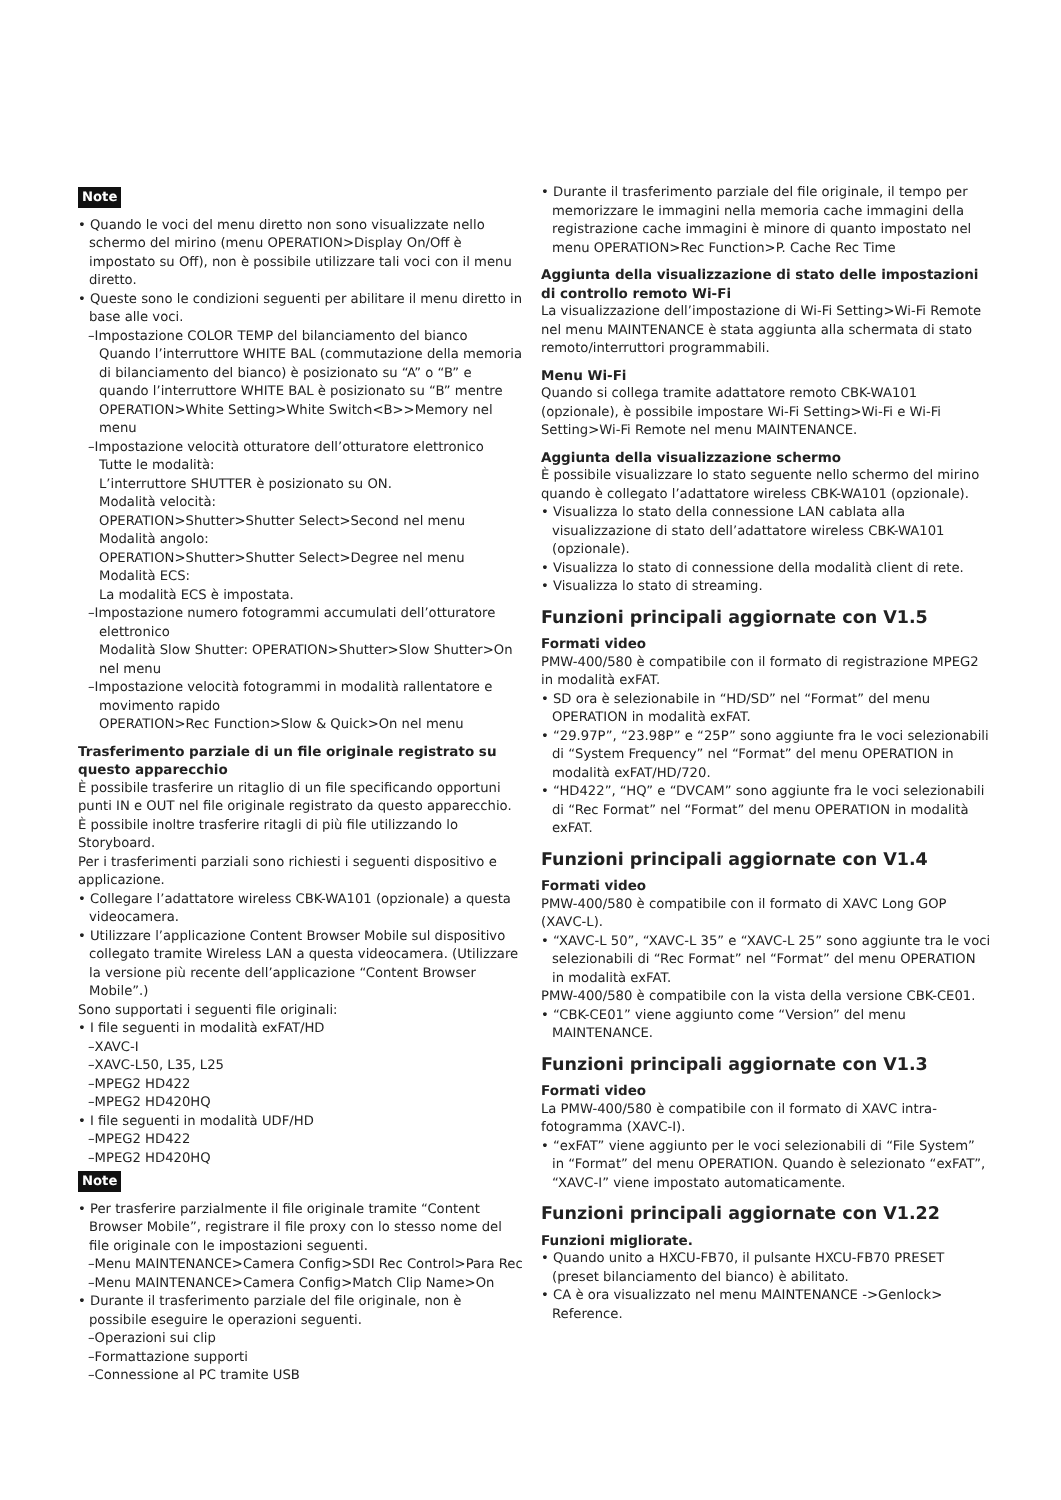Note
• Quando le voci del menu diretto non sono visualizzate nello schermo del mirino (menu OPERATION>Display On/Off è impostato su Off), non è possibile utilizzare tali voci con il menu diretto.
• Queste sono le condizioni seguenti per abilitare il menu diretto in base alle voci.
–Impostazione COLOR TEMP del bilanciamento del bianco
Quando l’interruttore WHITE BAL (commutazione della memoria di bilanciamento del bianco) è posizionato su “A” o “B” e quando l’interruttore WHITE BAL è posizionato su “B” mentre OPERATION>White Setting>White Switch<B>>Memory nel menu
–Impostazione velocità otturatore dell’otturatore elettronico
Tutte le modalità:
L’interruttore SHUTTER è posizionato su ON.
Modalità velocità:
OPERATION>Shutter>Shutter Select>Second nel menu
Modalità angolo:
OPERATION>Shutter>Shutter Select>Degree nel menu
Modalità ECS:
La modalità ECS è impostata.
–Impostazione numero fotogrammi accumulati dell’otturatore elettronico
Modalità Slow Shutter: OPERATION>Shutter>Slow Shutter>On nel menu
–Impostazione velocità fotogrammi in modalità rallentatore e movimento rapido
OPERATION>Rec Function>Slow & Quick>On nel menu
Trasferimento parziale di un file originale registrato su questo apparecchio
È possibile trasferire un ritaglio di un file specificando opportuni punti IN e OUT nel file originale registrato da questo apparecchio. È possibile inoltre trasferire ritagli di più file utilizzando lo Storyboard.
Per i trasferimenti parziali sono richiesti i seguenti dispositivo e applicazione.
• Collegare l’adattatore wireless CBK-WA101 (opzionale) a questa videocamera.
• Utilizzare l’applicazione Content Browser Mobile sul dispositivo collegato tramite Wireless LAN a questa videocamera. (Utilizzare la versione più recente dell’applicazione “Content Browser Mobile”.)
Sono supportati i seguenti file originali:
• I file seguenti in modalità exFAT/HD
–XAVC-I
–XAVC-L50, L35, L25
–MPEG2 HD422
–MPEG2 HD420HQ
• I file seguenti in modalità UDF/HD
–MPEG2 HD422
–MPEG2 HD420HQ
Note
• Per trasferire parzialmente il file originale tramite “Content Browser Mobile”, registrare il file proxy con lo stesso nome del file originale con le impostazioni seguenti.
–Menu MAINTENANCE>Camera Config>SDI Rec Control>Para Rec
–Menu MAINTENANCE>Camera Config>Match Clip Name>On
• Durante il trasferimento parziale del file originale, non è possibile eseguire le operazioni seguenti.
–Operazioni sui clip
–Formattazione supporti
–Connessione al PC tramite USB
• Durante il trasferimento parziale del file originale, il tempo per memorizzare le immagini nella memoria cache immagini della registrazione cache immagini è minore di quanto impostato nel menu OPERATION>Rec Function>P. Cache Rec Time
Aggiunta della visualizzazione di stato delle impostazioni di controllo remoto Wi-Fi
La visualizzazione dell’impostazione di Wi-Fi Setting>Wi-Fi Remote nel menu MAINTENANCE è stata aggiunta alla schermata di stato remoto/interruttori programmabili.
Menu Wi-Fi
Quando si collega tramite adattatore remoto CBK-WA101 (opzionale), è possibile impostare Wi-Fi Setting>Wi-Fi e Wi-Fi Setting>Wi-Fi Remote nel menu MAINTENANCE.
Aggiunta della visualizzazione schermo
È possibile visualizzare lo stato seguente nello schermo del mirino quando è collegato l’adattatore wireless CBK-WA101 (opzionale).
• Visualizza lo stato della connessione LAN cablata alla visualizzazione di stato dell’adattatore wireless CBK-WA101 (opzionale).
• Visualizza lo stato di connessione della modalità client di rete.
• Visualizza lo stato di streaming.
Funzioni principali aggiornate con V1.5
Formati video
PMW-400/580 è compatibile con il formato di registrazione MPEG2 in modalità exFAT.
• SD ora è selezionabile in “HD/SD” nel “Format” del menu OPERATION in modalità exFAT.
• “29.97P”, “23.98P” e “25P” sono aggiunte fra le voci selezionabili di “System Frequency” nel “Format” del menu OPERATION in modalità exFAT/HD/720.
• “HD422”, “HQ” e “DVCAM” sono aggiunte fra le voci selezionabili di “Rec Format” nel “Format” del menu OPERATION in modalità exFAT.
Funzioni principali aggiornate con V1.4
Formati video
PMW-400/580 è compatibile con il formato di XAVC Long GOP (XAVC-L).
• “XAVC-L 50”, “XAVC-L 35” e “XAVC-L 25” sono aggiunte tra le voci selezionabili di “Rec Format” nel “Format” del menu OPERATION in modalità exFAT.
PMW-400/580 è compatibile con la vista della versione CBK-CE01.
• “CBK-CE01” viene aggiunto come “Version” del menu MAINTENANCE.
Funzioni principali aggiornate con V1.3
Formati video
La PMW-400/580 è compatibile con il formato di XAVC intra-fotogramma (XAVC-I).
• “exFAT” viene aggiunto per le voci selezionabili di “File System” in “Format” del menu OPERATION. Quando è selezionato “exFAT”, “XAVC-I” viene impostato automaticamente.
Funzioni principali aggiornate con V1.22
Funzioni migliorate.
• Quando unito a HXCU-FB70, il pulsante HXCU-FB70 PRESET (preset bilanciamento del bianco) è abilitato.
• CA è ora visualizzato nel menu MAINTENANCE ->Genlock> Reference.